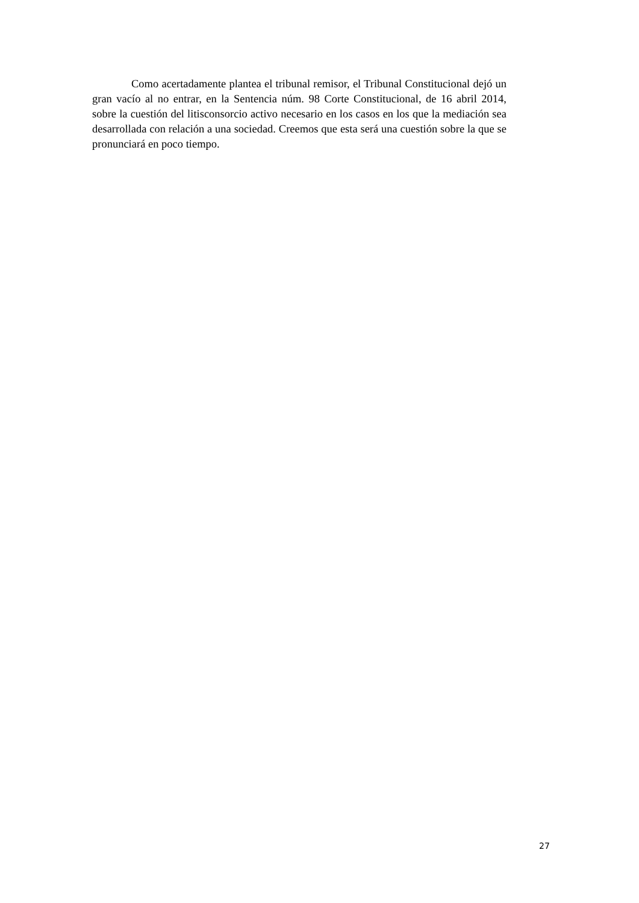Como acertadamente plantea el tribunal remisor, el Tribunal Constitucional dejó un gran vacío al no entrar, en la Sentencia núm. 98 Corte Constitucional, de 16 abril 2014, sobre la cuestión del litisconsorcio activo necesario en los casos en los que la mediación sea desarrollada con relación a una sociedad. Creemos que esta será una cuestión sobre la que se pronunciará en poco tiempo.
27